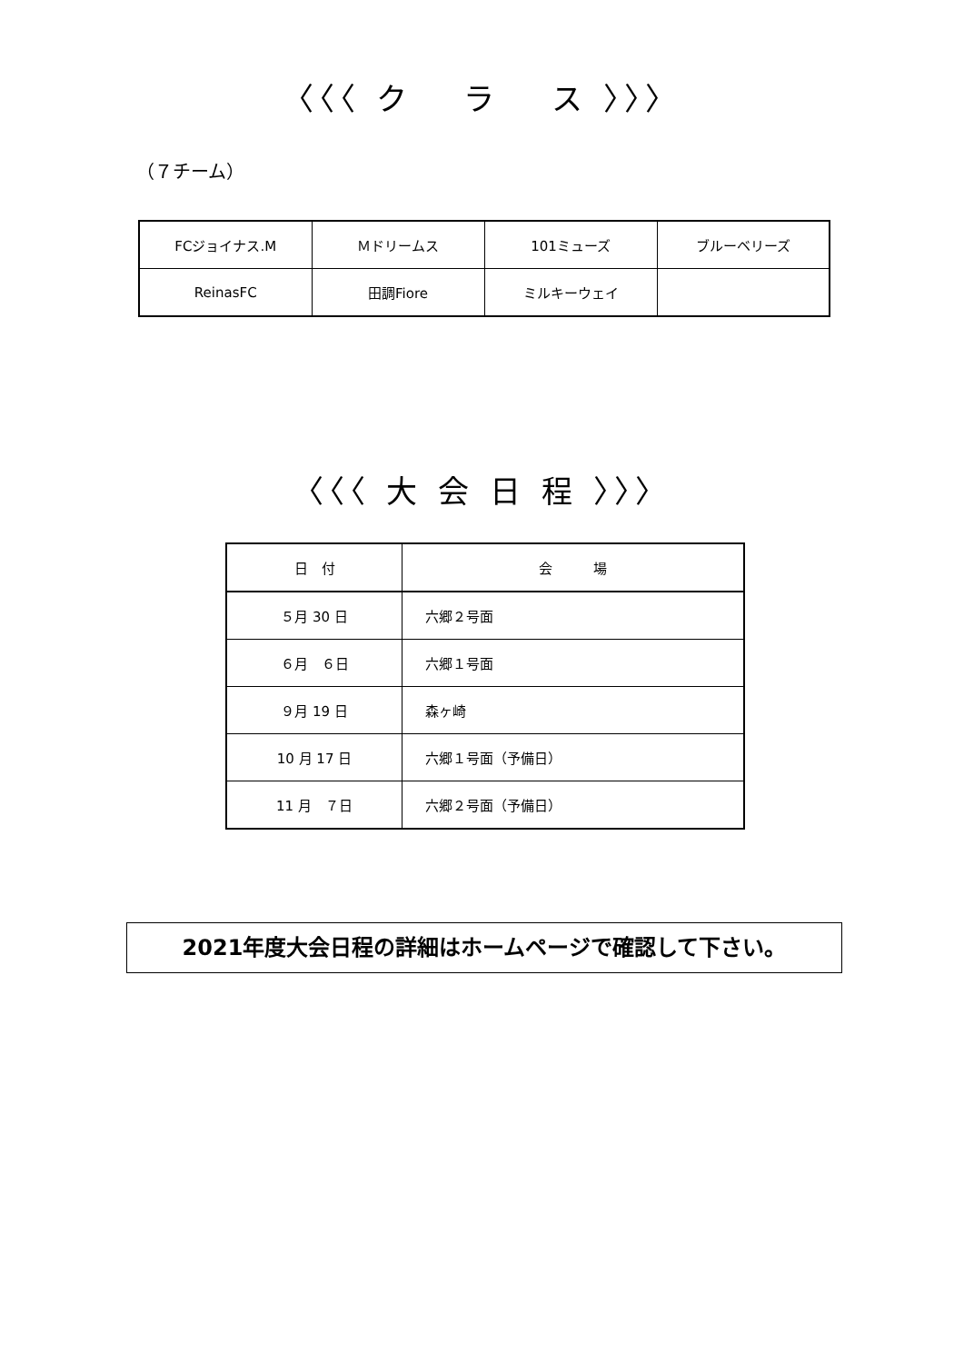〈〈〈 ク　 ラ　 ス 〉〉〉
（７チーム）
| FCジョイナス.M | Ｍドリームス | 101ミューズ | ブルーベリーズ |
| ReinasFC | 田調Fiore | ミルキーウェイ | |
〈〈〈 大 会 日 程 〉〉〉
| 日 付 | 会 場 |
| --- | --- |
| ５月 30 日 | 六郷２号面 |
| ６月 ６日 | 六郷１号面 |
| ９月 19 日 | 森ヶ崎 |
| 10 月 17 日 | 六郷１号面（予備日） |
| 11 月 ７日 | 六郷２号面（予備日） |
2021年度大会日程の詳細はホームページで確認して下さい。